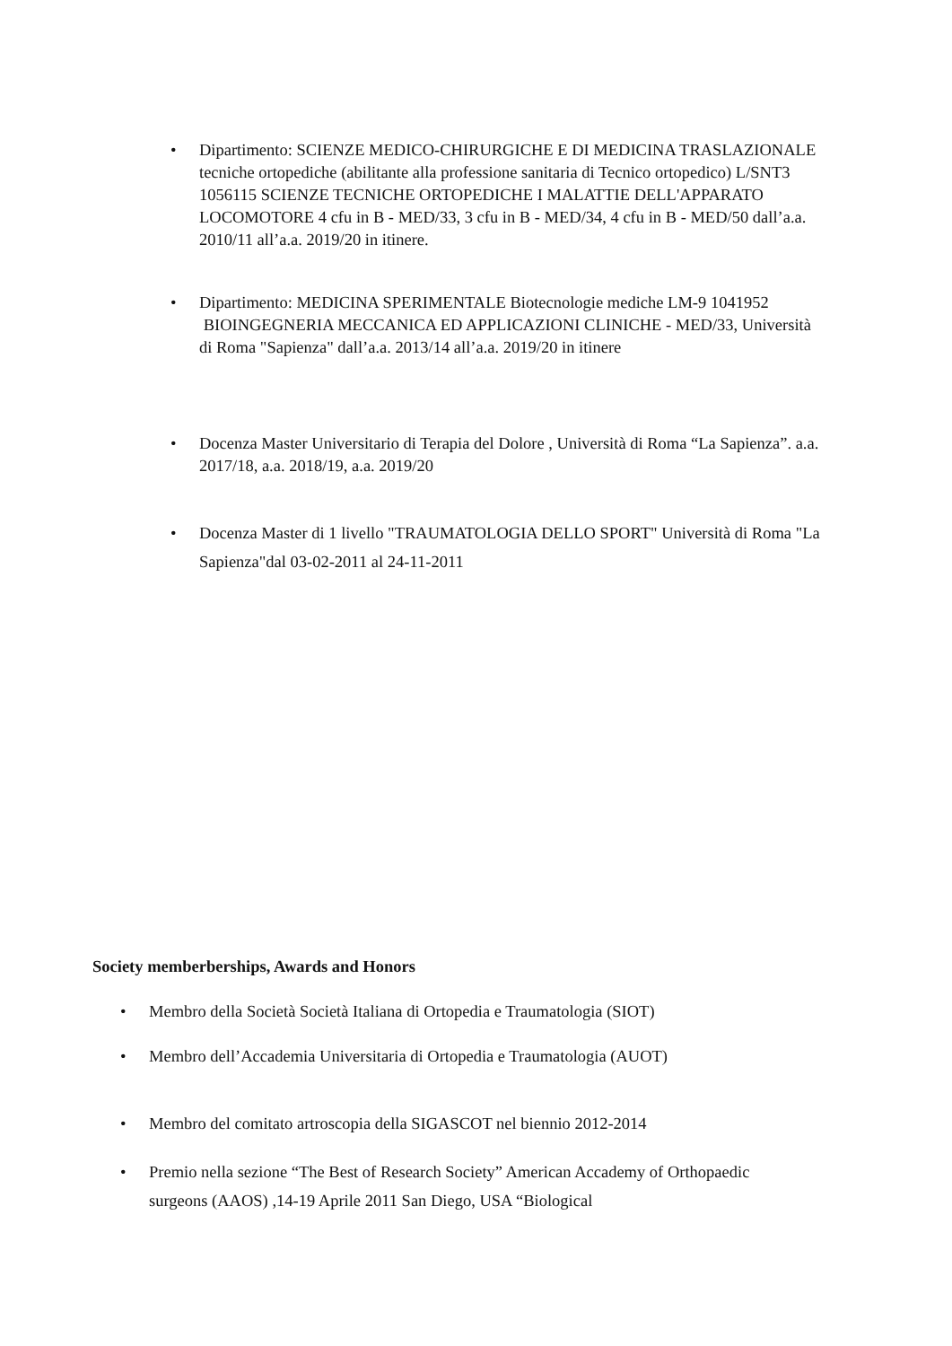• Dipartimento: SCIENZE MEDICO-CHIRURGICHE E DI MEDICINA TRASLAZIONALE tecniche ortopediche (abilitante alla professione sanitaria di Tecnico ortopedico) L/SNT3 1056115 SCIENZE TECNICHE ORTOPEDICHE I MALATTIE DELL'APPARATO LOCOMOTORE 4 cfu in B - MED/33, 3 cfu in B - MED/34, 4 cfu in B - MED/50 dall’a.a. 2010/11 all’a.a. 2019/20 in itinere.
• Dipartimento: MEDICINA SPERIMENTALE Biotecnologie mediche LM-9 1041952 BIOINGEGNERIA MECCANICA ED APPLICAZIONI CLINICHE - MED/33, Università di Roma "Sapienza" dall’a.a. 2013/14 all’a.a. 2019/20 in itinere
• Docenza Master Universitario di Terapia del Dolore , Università di Roma “La Sapienza”. a.a. 2017/18, a.a. 2018/19, a.a. 2019/20
• Docenza Master di 1 livello "TRAUMATOLOGIA DELLO SPORT" Università di Roma "La Sapienza"dal 03-02-2011 al 24-11-2011
Society memberberships, Awards and Honors
• Membro della Società Società Italiana di Ortopedia e Traumatologia (SIOT)
• Membro dell’Accademia Universitaria di Ortopedia e Traumatologia (AUOT)
• Membro del comitato artroscopia della SIGASCOT nel biennio 2012-2014
• Premio nella sezione “The Best of Research Society” American Accademy of Orthopaedic surgeons (AAOS) ,14-19 Aprile 2011 San Diego, USA “Biological